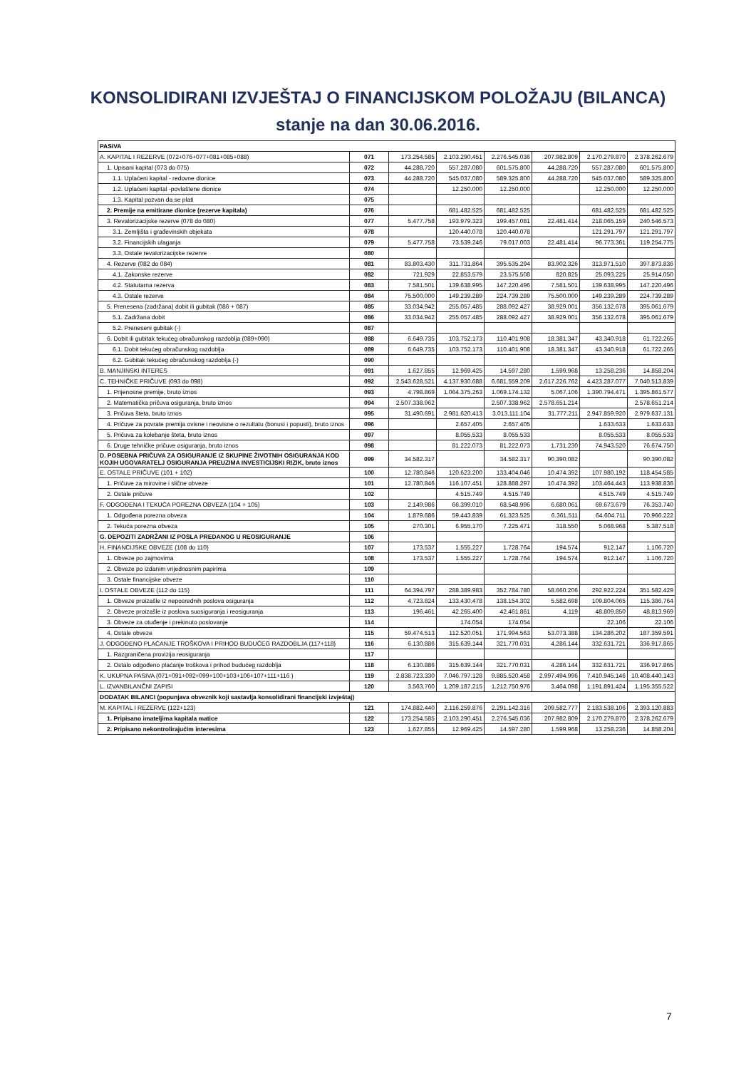KONSOLIDIRANI IZVJEŠTAJ O FINANCIJSKOM POLOŽAJU (BILANCA)
stanje na dan 30.06.2016.
| PASIVA | | | | | | | |
| A. KAPITAL I REZERVE (072+076+077+081+085+088) | 071 | 173.254.585 | 2.103.290.451 | 2.276.545.036 | 207.982.809 | 2.170.279.870 | 2.378.262.679 |
| 1. Upisani kapital (073 do 075) | 072 | 44.288.720 | 557.287.080 | 601.575.800 | 44.288.720 | 557.287.080 | 601.575.800 |
| 1.1. Uplaćeni kapital - redovne dionice | 073 | 44.288.720 | 545.037.080 | 589.325.800 | 44.288.720 | 545.037.080 | 589.325.800 |
| 1.2. Uplaćeni kapital -povlaštene dionice | 074 | | 12.250.000 | 12.250.000 | | 12.250.000 | 12.250.000 |
| 1.3. Kapital pozvan da se plati | 075 | | | | | | |
| 2. Premije na emitirane dionice (rezerve kapitala) | 076 | | 681.482.525 | 681.482.525 | | 681.482.525 | 681.482.525 |
| 3. Revalorizacijske rezerve (078 do 080) | 077 | 5.477.758 | 193.979.323 | 199.457.081 | 22.481.414 | 218.065.159 | 240.546.573 |
| 3.1. Zemljišta i građevinskih objekata | 078 | | 120.440.078 | 120.440.078 | | 121.291.797 | 121.291.797 |
| 3.2. Financijskih ulaganja | 079 | 5.477.758 | 73.539.246 | 79.017.003 | 22.481.414 | 96.773.361 | 119.254.775 |
| 3.3. Ostale revalorizacijske rezerve | 080 | | | | | | |
| 4. Rezerve (082 do 084) | 081 | 83.803.430 | 311.731.864 | 395.535.294 | 83.902.326 | 313.971.510 | 397.873.836 |
| 4.1. Zakonske rezerve | 082 | 721.929 | 22.853.579 | 23.575.508 | 820.825 | 25.093.225 | 25.914.050 |
| 4.2. Statutarna rezerva | 083 | 7.581.501 | 139.638.995 | 147.220.496 | 7.581.501 | 139.638.995 | 147.220.496 |
| 4.3. Ostale rezerve | 084 | 75.500.000 | 149.239.289 | 224.739.289 | 75.500.000 | 149.239.289 | 224.739.289 |
| 5. Prenesena (zadržana) dobit ili gubitak (086 + 087) | 085 | 33.034.942 | 255.057.485 | 288.092.427 | 38.929.001 | 356.132.678 | 395.061.679 |
| 5.1. Zadržana dobit | 086 | 33.034.942 | 255.057.485 | 288.092.427 | 38.929.001 | 356.132.678 | 395.061.679 |
| 5.2. Preneseni gubitak (-) | 087 | | | | | | |
| 6. Dobit ili gubitak tekućeg obračunskog razdoblja (089+090) | 088 | 6.649.735 | 103.752.173 | 110.401.908 | 18.381.347 | 43.340.918 | 61.722.265 |
| 6.1. Dobit tekućeg obračunskog razdoblja | 089 | 6.649.735 | 103.752.173 | 110.401.908 | 18.381.347 | 43.340.918 | 61.722.265 |
| 6.2. Gubitak tekućeg obračunskog razdoblja (-) | 090 | | | | | | |
| B. MANJINSKI INTERES | 091 | 1.627.855 | 12.969.425 | 14.597.280 | 1.599.968 | 13.258.236 | 14.858.204 |
| C. TEHNIČKE PRIČUVE (093 do 098) | 092 | 2.543.628.521 | 4.137.930.688 | 6.681.559.209 | 2.617.226.762 | 4.423.287.077 | 7.040.513.839 |
| 1. Prijenosne premije, bruto iznos | 093 | 4.798.869 | 1.064.375.263 | 1.069.174.132 | 5.067.106 | 1.390.794.471 | 1.395.861.577 |
| 2. Matematička pričuva osiguranja, bruto iznos | 094 | 2.507.338.962 | | 2.507.338.962 | 2.578.651.214 | | 2.578.651.214 |
| 3. Pričuva šteta, bruto iznos | 095 | 31.490.691 | 2.981.620.413 | 3.013.111.104 | 31.777.211 | 2.947.859.920 | 2.979.637.131 |
| 4. Pričuve za povrate premija ovisne i neovisne o rezultatu (bonusi i popusti), bruto iznos | 096 | | 2.657.405 | 2.657.405 | | 1.633.633 | 1.633.633 |
| 5. Pričuva za kolebanje šteta, bruto iznos | 097 | | 8.055.533 | 8.055.533 | | 8.055.533 | 8.055.533 |
| 6. Druge tehničke pričuve osiguranja, bruto iznos | 098 | | 81.222.073 | 81.222.073 | 1.731.230 | 74.943.520 | 76.674.750 |
| D. POSEBNA PRIČUVA ZA OSIGURANJE IZ SKUPINE ŽIVOTNIH OSIGURANJA KOD KOJIH UGOVARATELJ OSIGURANJA PREUZIMA INVESTICIJSKI RIZIK, bruto iznos | 099 | 34.582.317 | | 34.582.317 | 90.390.082 | | 90.390.082 |
| E. OSTALE PRIČUVE (101 + 102) | 100 | 12.780.846 | 120.623.200 | 133.404.046 | 10.474.392 | 107.980.192 | 118.454.585 |
| 1. Pričuve za mirovine i slične obveze | 101 | 12.780.846 | 116.107.451 | 128.888.297 | 10.474.392 | 103.464.443 | 113.938.836 |
| 2. Ostale pričuve | 102 | | 4.515.749 | 4.515.749 | | 4.515.749 | 4.515.749 |
| F. ODGOĐENA I TEKUĆA POREZNA OBVEZA (104 + 105) | 103 | 2.149.986 | 66.399.010 | 68.548.996 | 6.680.061 | 69.673.679 | 76.353.740 |
| 1. Odgođena porezna obveza | 104 | 1.879.686 | 59.443.839 | 61.323.525 | 6.361.511 | 64.604.711 | 70.966.222 |
| 2. Tekuća porezna obveza | 105 | 270.301 | 6.955.170 | 7.225.471 | 318.550 | 5.068.968 | 5.387.518 |
| G. DEPOZITI ZADRŽANI IZ POSLA PREDANOG U REOSIGURANJE | 106 | | | | | | |
| H. FINANCIJSKE OBVEZE (108 do 110) | 107 | 173.537 | 1.555.227 | 1.728.764 | 194.574 | 912.147 | 1.106.720 |
| 1. Obveze po zajmovima | 108 | 173.537 | 1.555.227 | 1.728.764 | 194.574 | 912.147 | 1.106.720 |
| 2. Obveze po izdanim vrijednosnim papirima | 109 | | | | | | |
| 3. Ostale financijske obveze | 110 | | | | | | |
| I. OSTALE OBVEZE (112 do 115) | 111 | 64.394.797 | 288.389.983 | 352.784.780 | 58.660.206 | 292.922.224 | 351.582.429 |
| 1. Obveze proizašle iz neposrednih poslova osiguranja | 112 | 4.723.824 | 133.430.478 | 138.154.302 | 5.582.698 | 109.804.065 | 115.386.764 |
| 2. Obveze proizašle iz poslova suosiguranja i reosiguranja | 113 | 196.461 | 42.265.400 | 42.461.861 | 4.119 | 48.809.850 | 48.813.969 |
| 3. Obveze za otuđenje i prekinuto poslovanje | 114 | | 174.054 | 174.054 | | 22.106 | 22.106 |
| 4. Ostale obveze | 115 | 59.474.513 | 112.520.051 | 171.994.563 | 53.073.388 | 134.286.202 | 187.359.591 |
| J. ODGOĐENO PLAĆANJE TROŠKOVA I PRIHOD BUDUĆEG RAZDOBLJA (117+118) | 116 | 6.130.886 | 315.639.144 | 321.770.031 | 4.286.144 | 332.631.721 | 336.917.865 |
| 1. Razgraničena provizija reosiguranja | 117 | | | | | | |
| 2. Ostalo odgođeno plaćanje troškova i prihod budućeg razdoblja | 118 | 6.130.886 | 315.639.144 | 321.770.031 | 4.286.144 | 332.631.721 | 336.917.865 |
| K. UKUPNA PASIVA (071+091+092+099+100+103+106+107+111+116 ) | 119 | 2.838.723.330 | 7.046.797.128 | 9.885.520.458 | 2.997.494.996 | 7.410.945.146 | 10.408.440.143 |
| L. IZVANBILANČNI ZAPISI | 120 | 3.563.760 | 1.209.187.215 | 1.212.750.976 | 3.464.098 | 1.191.891.424 | 1.195.355.522 |
| DODATAK BILANCI (popunjava obveznik koji sastavlja konsolidirani financijski izvještaj) | | | | | | | |
| M. KAPITAL I REZERVE (122+123) | 121 | 174.882.440 | 2.116.259.876 | 2.291.142.316 | 209.582.777 | 2.183.538.106 | 2.393.120.883 |
| 1. Pripisano imateljima kapitala matice | 122 | 173.254.585 | 2.103.290.451 | 2.276.545.036 | 207.982.809 | 2.170.279.870 | 2.378.262.679 |
| 2. Pripisano nekontrolirajućim interesima | 123 | 1.627.855 | 12.969.425 | 14.597.280 | 1.599.968 | 13.258.236 | 14.858.204 |
7